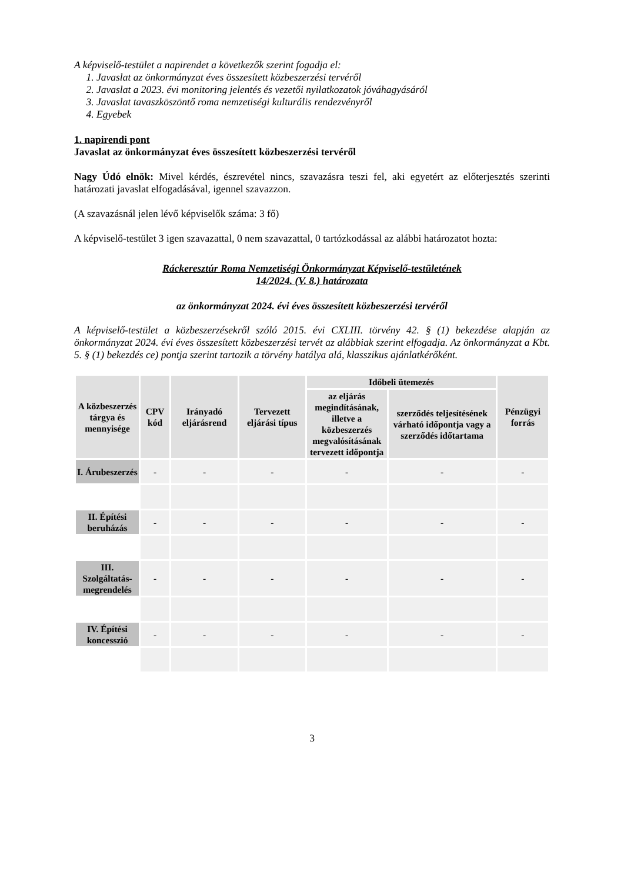A képviselő-testület a napirendet a következők szerint fogadja el:
1. Javaslat az önkormányzat éves összesített közbeszerzési tervéről
2. Javaslat a 2023. évi monitoring jelentés és vezetői nyilatkozatok jóváhagyásáról
3. Javaslat tavaszköszöntő roma nemzetiségi kulturális rendezvényről
4. Egyebek
1. napirendi pont
Javaslat az önkormányzat éves összesített közbeszerzési tervéről
Nagy Údó elnök: Mivel kérdés, észrevétel nincs, szavazásra teszi fel, aki egyetért az előterjesztés szerinti határozati javaslat elfogadásával, igennel szavazzon.
(A szavazásnál jelen lévő képviselők száma: 3 fő)
A képviselő-testület 3 igen szavazattal, 0 nem szavazattal, 0 tartózkodással az alábbi határozatot hozta:
Ráckeresztúr Roma Nemzetiségi Önkormányzat Képviselő-testületének
14/2024. (V. 8.) határozata
az önkormányzat 2024. évi éves összesített közbeszerzési tervéről
A képviselő-testület a közbeszerzésekről szóló 2015. évi CXLIII. törvény 42. § (1) bekezdése alapján az önkormányzat 2024. évi éves összesített közbeszerzési tervét az alábbiak szerint elfogadja. Az önkormányzat a Kbt. 5. § (1) bekezdés ce) pontja szerint tartozik a törvény hatálya alá, klasszikus ajánlatkérőként.
| A közbeszerzés tárgya és mennyisége | CPV kód | Irányadó eljárásrend | Tervezett eljárási típus | Időbeli ütemezés | | Pénzügyi forrás |
| --- | --- | --- | --- | --- | --- | --- |
| | | | | az eljárás megindításának, illetve a közbeszerzés megvalósításának tervezett időpontja | szerződés teljesítésének várható időpontja vagy a szerződés időtartama | |
| I. Árubeszerzés | - | - | - | - | - | - |
| II. Építési beruházás | - | - | - | - | - | - |
| III. Szolgáltatás-megrendelés | - | - | - | - | - | - |
| IV. Építési koncesszió | - | - | - | - | - | - |
3